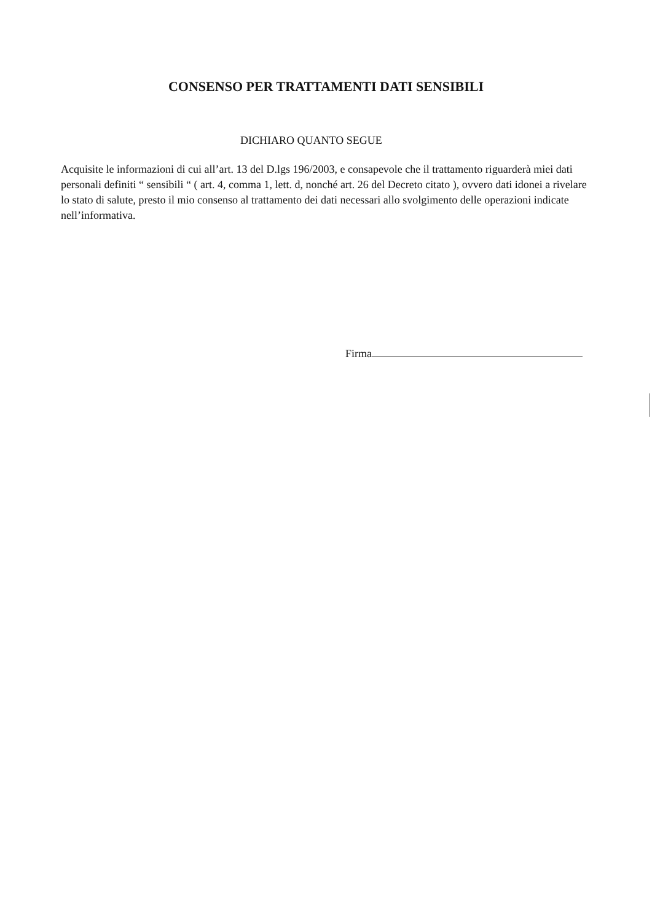CONSENSO PER TRATTAMENTI DATI SENSIBILI
DICHIARO QUANTO SEGUE
Acquisite le informazioni di cui all’art. 13 del D.lgs 196/2003, e consapevole che il trattamento riguarderà miei dati personali definiti “ sensibili “ ( art. 4, comma 1, lett. d, nonché art. 26 del Decreto citato ), ovvero dati idonei a rivelare lo stato di salute, presto il mio consenso al trattamento dei dati necessari allo svolgimento delle operazioni indicate nell’informativa.
Firma